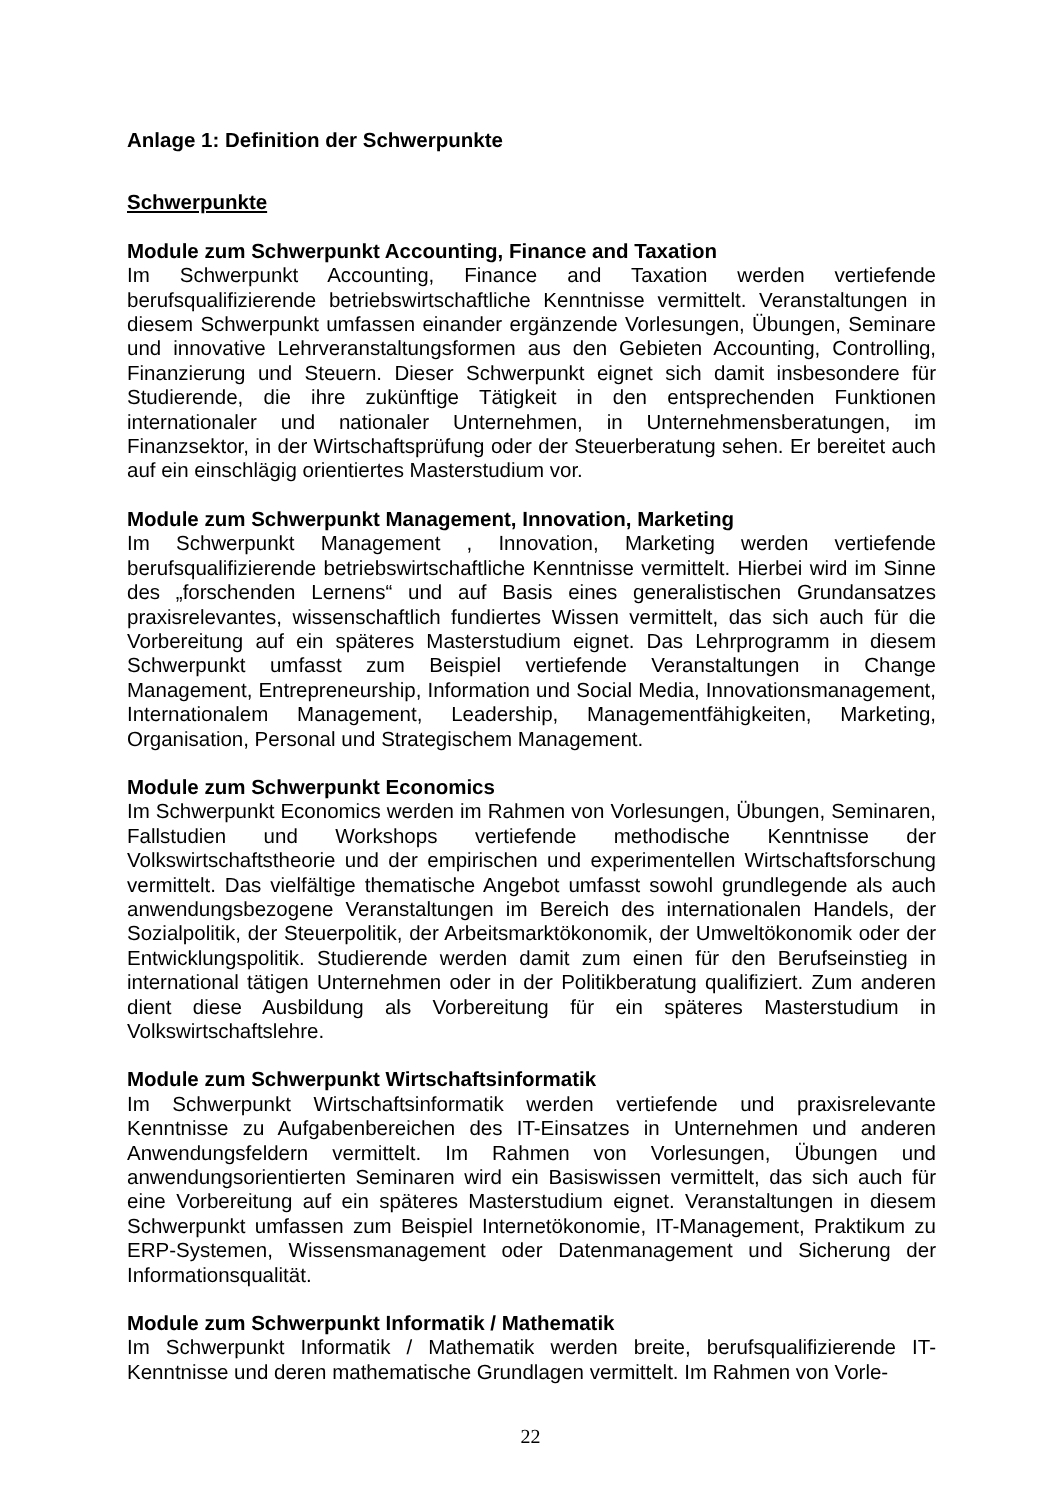Anlage 1: Definition der Schwerpunkte
Schwerpunkte
Module zum Schwerpunkt Accounting, Finance and Taxation
Im Schwerpunkt Accounting, Finance and Taxation werden vertiefende berufsqualifizierende betriebswirtschaftliche Kenntnisse vermittelt. Veranstaltungen in diesem Schwerpunkt umfassen einander ergänzende Vorlesungen, Übungen, Seminare und innovative Lehrveranstaltungsformen aus den Gebieten Accounting, Controlling, Finanzierung und Steuern. Dieser Schwerpunkt eignet sich damit insbesondere für Studierende, die ihre zukünftige Tätigkeit in den entsprechenden Funktionen internationaler und nationaler Unternehmen, in Unternehmensberatungen, im Finanzsektor, in der Wirtschaftsprüfung oder der Steuerberatung sehen. Er bereitet auch auf ein einschlägig orientiertes Masterstudium vor.
Module zum Schwerpunkt Management, Innovation, Marketing
Im Schwerpunkt Management , Innovation, Marketing werden vertiefende berufsqualifizierende betriebswirtschaftliche Kenntnisse vermittelt. Hierbei wird im Sinne des „forschenden Lernens“ und auf Basis eines generalistischen Grundansatzes praxisrelevantes, wissenschaftlich fundiertes Wissen vermittelt, das sich auch für die Vorbereitung auf ein späteres Masterstudium eignet. Das Lehrprogramm in diesem Schwerpunkt umfasst zum Beispiel vertiefende Veranstaltungen in Change Management, Entrepreneurship, Information und Social Media, Innovationsmanagement, Internationalem Management, Leadership, Managementfähigkeiten, Marketing, Organisation, Personal und Strategischem Management.
Module zum Schwerpunkt Economics
Im Schwerpunkt Economics werden im Rahmen von Vorlesungen, Übungen, Seminaren, Fallstudien und Workshops vertiefende methodische Kenntnisse der Volkswirtschaftstheorie und der empirischen und experimentellen Wirtschaftsforschung vermittelt. Das vielfältige thematische Angebot umfasst sowohl grundlegende als auch anwendungsbezogene Veranstaltungen im Bereich des internationalen Handels, der Sozialpolitik, der Steuerpolitik, der Arbeitsmarktökonomik, der Umweltökonomik oder der Entwicklungspolitik. Studierende werden damit zum einen für den Berufseinstieg in international tätigen Unternehmen oder in der Politikberatung qualifiziert. Zum anderen dient diese Ausbildung als Vorbereitung für ein späteres Masterstudium in Volkswirtschaftslehre.
Module zum Schwerpunkt Wirtschaftsinformatik
Im Schwerpunkt Wirtschaftsinformatik werden vertiefende und praxisrelevante Kenntnisse zu Aufgabenbereichen des IT-Einsatzes in Unternehmen und anderen Anwendungsfeldern vermittelt. Im Rahmen von Vorlesungen, Übungen und anwendungsorientierten Seminaren wird ein Basiswissen vermittelt, das sich auch für eine Vorbereitung auf ein späteres Masterstudium eignet. Veranstaltungen in diesem Schwerpunkt umfassen zum Beispiel Internetökonomie, IT-Management, Praktikum zu ERP-Systemen, Wissensmanagement oder Datenmanagement und Sicherung der Informationsqualität.
Module zum Schwerpunkt Informatik / Mathematik
Im Schwerpunkt Informatik / Mathematik werden breite, berufsqualifizierende IT-Kenntnisse und deren mathematische Grundlagen vermittelt. Im Rahmen von Vorle-
22